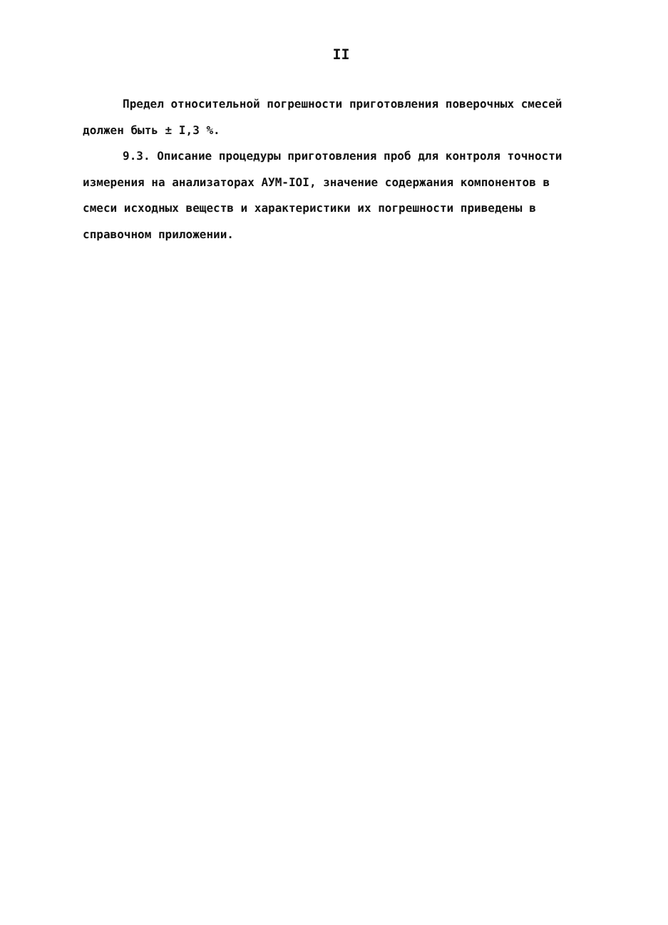II
Предел относительной погрешности приготовления поверочных смесей должен быть ± I,3 %.
9.3. Описание процедуры приготовления проб для контроля точности измерения на анализаторах АУМ-IOI, значение содержания компонентов в смеси исходных веществ и характеристики их погрешности приведены в справочном приложении.